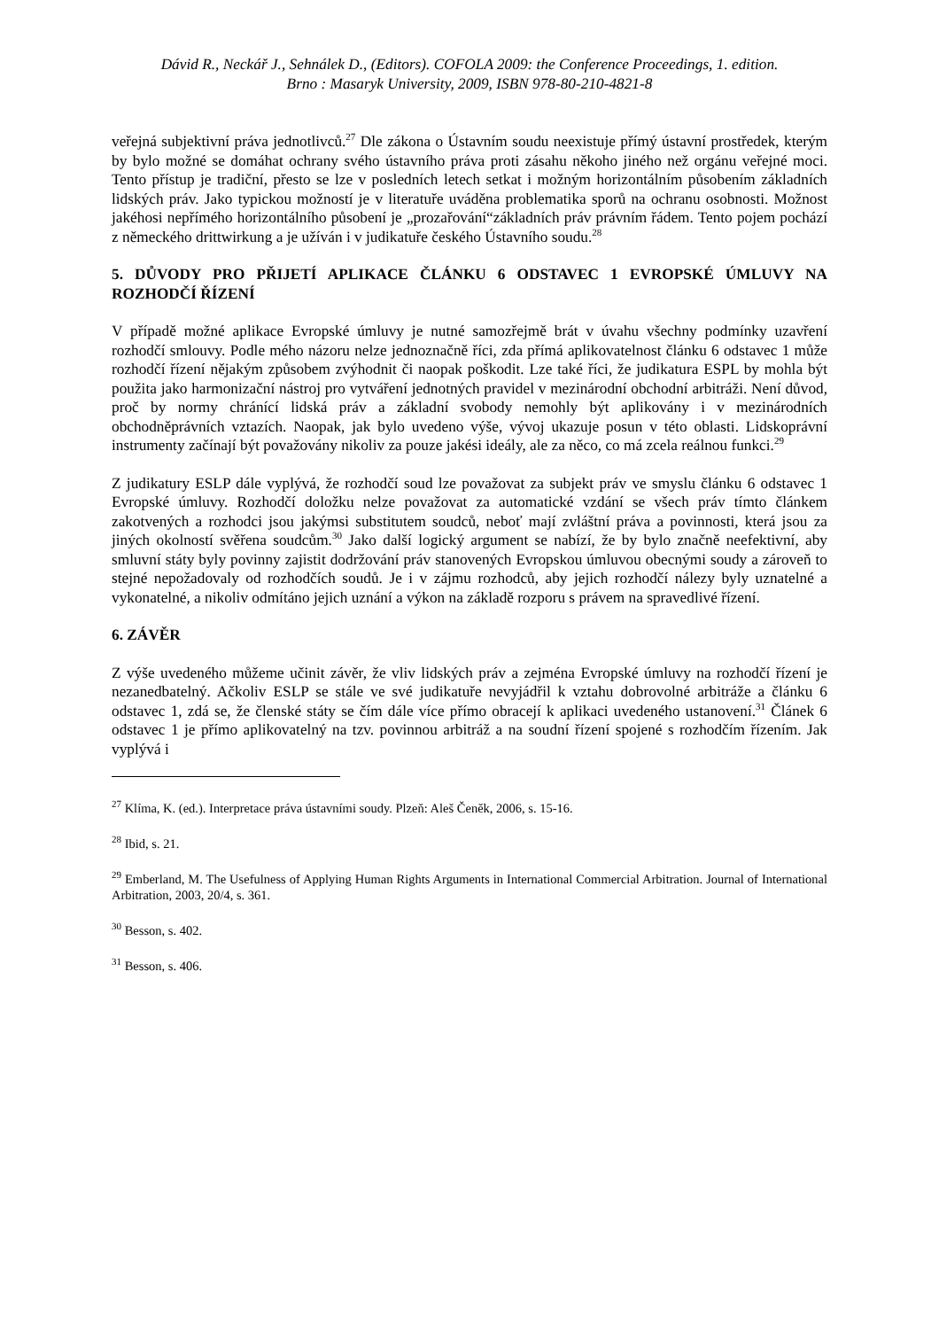Dávid R., Neckář J., Sehnálek D., (Editors). COFOLA 2009: the Conference Proceedings, 1. edition.
Brno : Masaryk University, 2009, ISBN 978-80-210-4821-8
veřejná subjektivní práva jednotlivců.<sup>27</sup> Dle zákona o Ústavním soudu neexistuje přímý ústavní prostředek, kterým by bylo možné se domáhat ochrany svého ústavního práva proti zásahu někoho jiného než orgánu veřejné moci. Tento přístup je tradiční, přesto se lze v posledních letech setkat i možným horizontálním působením základních lidských práv. Jako typickou možností je v literatuře uváděna problematika sporů na ochranu osobnosti. Možnost jakéhosi nepřímého horizontálního působení je „prozařování“základních práv právním řádem. Tento pojem pochází z německého drittwirkung a je užíván i v judikatuře českého Ústavního soudu.<sup>28</sup>
5. DŮVODY PRO PŘIJETÍ APLIKACE ČLÁNKU 6 ODSTAVEC 1 EVROPSKÉ ÚMLUVY NA ROZHODČÍ ŘÍZENÍ
V případě možné aplikace Evropské úmluvy je nutné samozřejmě brát v úvahu všechny podmínky uzavření rozhodčí smlouvy. Podle mého názoru nelze jednoznačně říci, zda přímá aplikovatelnost článku 6 odstavec 1 může rozhodčí řízení nějakým způsobem zvýhodnit či naopak poškodit. Lze také říci, že judikatura ESPL by mohla být použita jako harmonizační nástroj pro vytváření jednotných pravidel v mezinárodní obchodní arbitráži. Není důvod, proč by normy chránící lidská práv a základní svobody nemohly být aplikovány i v mezinárodních obchodněprávních vztazích. Naopak, jak bylo uvedeno výše, vývoj ukazuje posun v této oblasti. Lidskoprávní instrumenty začínají být považovány nikoliv za pouze jakési ideály, ale za něco, co má zcela reálnou funkci.<sup>29</sup>
Z judikatury ESLP dále vyplývá, že rozhodčí soud lze považovat za subjekt práv ve smyslu článku 6 odstavec 1 Evropské úmluvy. Rozhodčí doložku nelze považovat za automatické vzdání se všech práv tímto článkem zakotvených a rozhodci jsou jakýmsi substitutem soudců, neboť mají zvláštní práva a povinnosti, která jsou za jiných okolností svěřena soudcům.<sup>30</sup> Jako další logický argument se nabízí, že by bylo značně neefektivní, aby smluvní státy byly povinny zajistit dodržování práv stanovených Evropskou úmluvou obecnými soudy a zároveň to stejné nepožadovaly od rozhodčích soudů. Je i v zájmu rozhodců, aby jejich rozhodčí nálezy byly uznatelné a vykonatelné, a nikoliv odmítáno jejich uznání a výkon na základě rozporu s právem na spravedlivé řízení.
6. ZÁVĚR
Z výše uvedeného můžeme učinit závěr, že vliv lidských práv a zejména Evropské úmluvy na rozhodčí řízení je nezanedbatelný. Ačkoliv ESLP se stále ve své judikatuře nevyjádřil k vztahu dobrovolné arbitráže a článku 6 odstavec 1, zdá se, že členské státy se čím dále více přímo obracejí k aplikaci uvedeného ustanovení.<sup>31</sup> Článek 6 odstavec 1 je přímo aplikovatelný na tzv. povinnou arbitráž a na soudní řízení spojené s rozhodčím řízením. Jak vyplývá i
<sup>27</sup> Klíma, K. (ed.). Interpretace práva ústavními soudy. Plzeň: Aleš Čeněk, 2006, s. 15-16.
<sup>28</sup> Ibid, s. 21.
<sup>29</sup> Emberland, M. The Usefulness of Applying Human Rights Arguments in International Commercial Arbitration. Journal of International Arbitration, 2003, 20/4, s. 361.
<sup>30</sup> Besson, s. 402.
<sup>31</sup> Besson, s. 406.